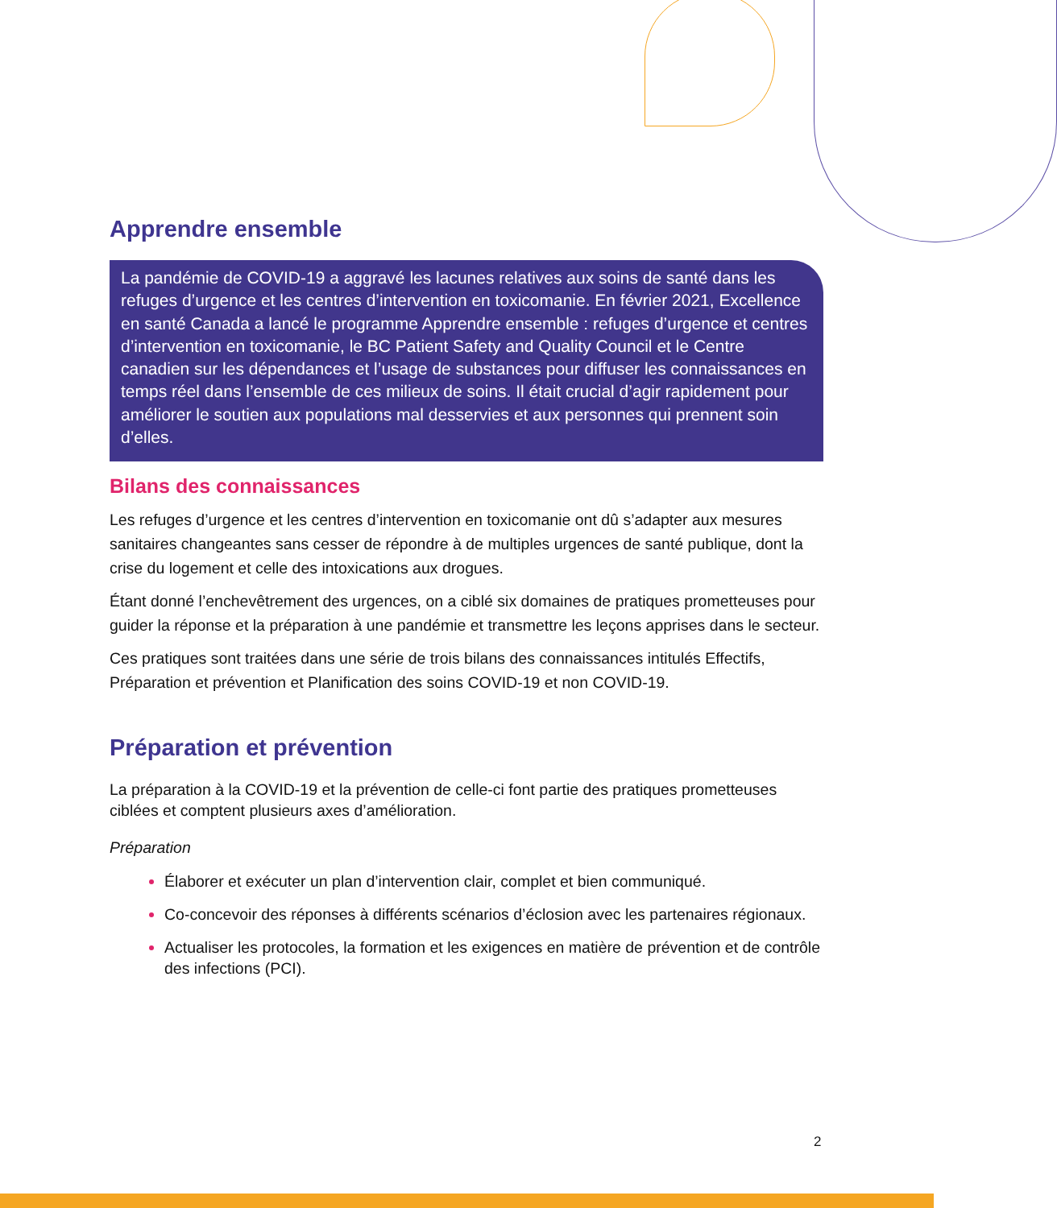Apprendre ensemble
La pandémie de COVID-19 a aggravé les lacunes relatives aux soins de santé dans les refuges d’urgence et les centres d’intervention en toxicomanie. En février 2021, Excellence en santé Canada a lancé le programme Apprendre ensemble : refuges d’urgence et centres d’intervention en toxicomanie, le BC Patient Safety and Quality Council et le Centre canadien sur les dépendances et l’usage de substances pour diffuser les connaissances en temps réel dans l’ensemble de ces milieux de soins. Il était crucial d’agir rapidement pour améliorer le soutien aux populations mal desservies et aux personnes qui prennent soin d’elles.
Bilans des connaissances
Les refuges d’urgence et les centres d’intervention en toxicomanie ont dû s’adapter aux mesures sanitaires changeantes sans cesser de répondre à de multiples urgences de santé publique, dont la crise du logement et celle des intoxications aux drogues.
Étant donné l’enchevêtrement des urgences, on a ciblé six domaines de pratiques prometteuses pour guider la réponse et la préparation à une pandémie et transmettre les leçons apprises dans le secteur.
Ces pratiques sont traitées dans une série de trois bilans des connaissances intitulés Effectifs, Préparation et prévention et Planification des soins COVID-19 et non COVID-19.
Préparation et prévention
La préparation à la COVID-19 et la prévention de celle-ci font partie des pratiques prometteuses ciblées et comptent plusieurs axes d’amélioration.
Préparation
Élaborer et exécuter un plan d’intervention clair, complet et bien communiqué.
Co-concevoir des réponses à différents scénarios d’éclosion avec les partenaires régionaux.
Actualiser les protocoles, la formation et les exigences en matière de prévention et de contrôle des infections (PCI).
2